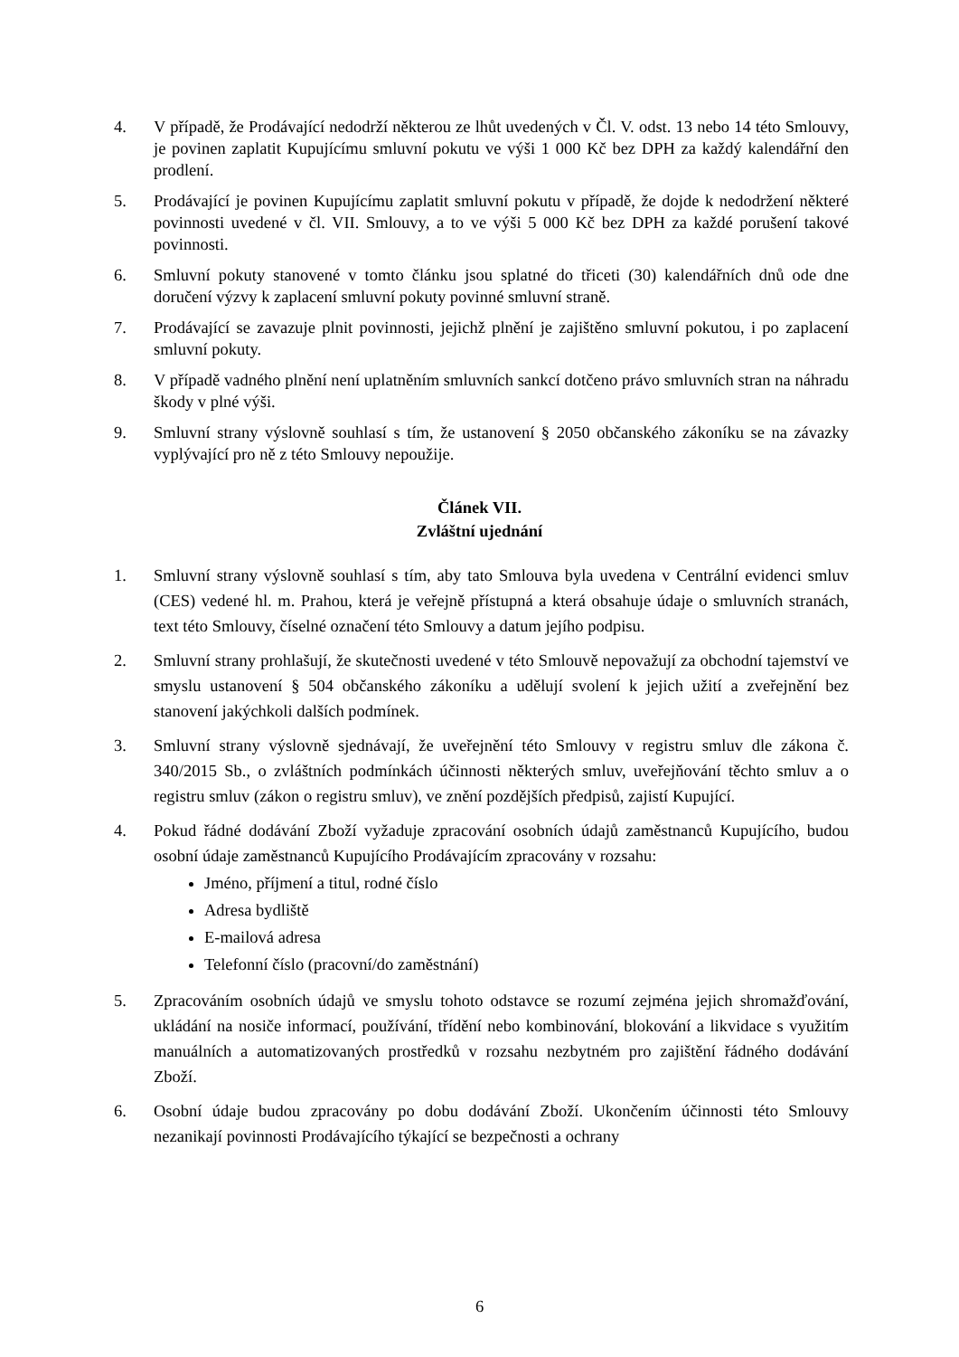4. V případě, že Prodávající nedodrží některou ze lhůt uvedených v Čl. V. odst. 13 nebo 14 této Smlouvy, je povinen zaplatit Kupujícímu smluvní pokutu ve výši 1 000 Kč bez DPH za každý kalendářní den prodlení.
5. Prodávající je povinen Kupujícímu zaplatit smluvní pokutu v případě, že dojde k nedodržení některé povinnosti uvedené v čl. VII. Smlouvy, a to ve výši 5 000 Kč bez DPH za každé porušení takové povinnosti.
6. Smluvní pokuty stanovené v tomto článku jsou splatné do třiceti (30) kalendářních dnů ode dne doručení výzvy k zaplacení smluvní pokuty povinné smluvní straně.
7. Prodávající se zavazuje plnit povinnosti, jejichž plnění je zajištěno smluvní pokutou, i po zaplacení smluvní pokuty.
8. V případě vadného plnění není uplatněním smluvních sankcí dotčeno právo smluvních stran na náhradu škody v plné výši.
9. Smluvní strany výslovně souhlasí s tím, že ustanovení § 2050 občanského zákoníku se na závazky vyplývající pro ně z této Smlouvy nepoužije.
Článek VII.
Zvláštní ujednání
1. Smluvní strany výslovně souhlasí s tím, aby tato Smlouva byla uvedena v Centrální evidenci smluv (CES) vedené hl. m. Prahou, která je veřejně přístupná a která obsahuje údaje o smluvních stranách, text této Smlouvy, číselné označení této Smlouvy a datum jejího podpisu.
2. Smluvní strany prohlašují, že skutečnosti uvedené v této Smlouvě nepovažují za obchodní tajemství ve smyslu ustanovení § 504 občanského zákoníku a udělují svolení k jejich užití a zveřejnění bez stanovení jakýchkoli dalších podmínek.
3. Smluvní strany výslovně sjednávají, že uveřejnění této Smlouvy v registru smluv dle zákona č. 340/2015 Sb., o zvláštních podmínkách účinnosti některých smluv, uveřejňování těchto smluv a o registru smluv (zákon o registru smluv), ve znění pozdějších předpisů, zajistí Kupující.
4. Pokud řádné dodávání Zboží vyžaduje zpracování osobních údajů zaměstnanců Kupujícího, budou osobní údaje zaměstnanců Kupujícího Prodávajícím zpracovány v rozsahu:
Jméno, příjmení a titul, rodné číslo
Adresa bydliště
E-mailová adresa
Telefonní číslo (pracovní/do zaměstnání)
5. Zpracováním osobních údajů ve smyslu tohoto odstavce se rozumí zejména jejich shromažďování, ukládání na nosiče informací, používání, třídění nebo kombinování, blokování a likvidace s využitím manuálních a automatizovaných prostředků v rozsahu nezbytném pro zajištění řádného dodávání Zboží.
6. Osobní údaje budou zpracovány po dobu dodávání Zboží. Ukončením účinnosti této Smlouvy nezanikají povinnosti Prodávajícího týkající se bezpečnosti a ochrany
6